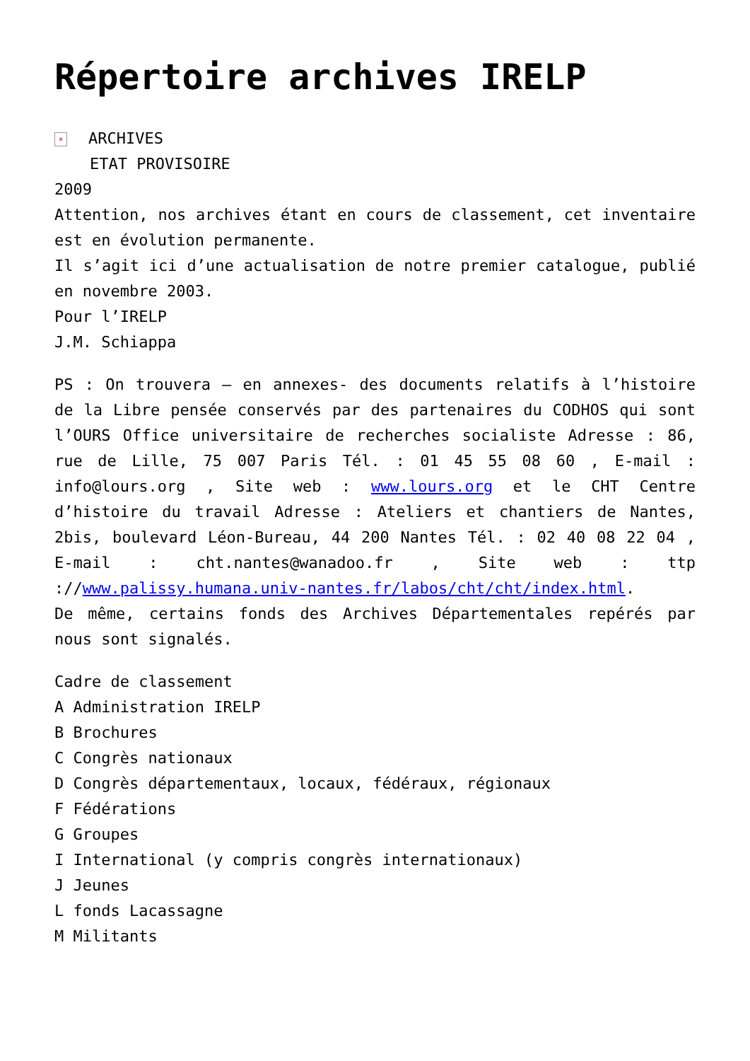Répertoire archives IRELP
× ARCHIVES
ETAT PROVISOIRE
2009
Attention, nos archives étant en cours de classement, cet inventaire est en évolution permanente.
Il s’agit ici d’une actualisation de notre premier catalogue, publié en novembre 2003.
Pour l’IRELP
J.M. Schiappa
PS : On trouvera – en annexes- des documents relatifs à l’histoire de la Libre pensée conservés par des partenaires du CODHOS qui sont l’OURS Office universitaire de recherches socialiste Adresse : 86, rue de Lille, 75 007 Paris Tél. : 01 45 55 08 60 , E-mail : info@lours.org , Site web : www.lours.org et le CHT Centre d’histoire du travail Adresse : Ateliers et chantiers de Nantes, 2bis, boulevard Léon-Bureau, 44 200 Nantes Tél. : 02 40 08 22 04 , E-mail : cht.nantes@wanadoo.fr , Site web : ttp ://www.palissy.humana.univ-nantes.fr/labos/cht/cht/index.html.
De même, certains fonds des Archives Départementales repérés par nous sont signalés.
Cadre de classement
A Administration IRELP
B Brochures
C Congrès nationaux
D Congrès départementaux, locaux, fédéraux, régionaux
F Fédérations
G Groupes
I International (y compris congrès internationaux)
J Jeunes
L fonds Lacassagne
M Militants